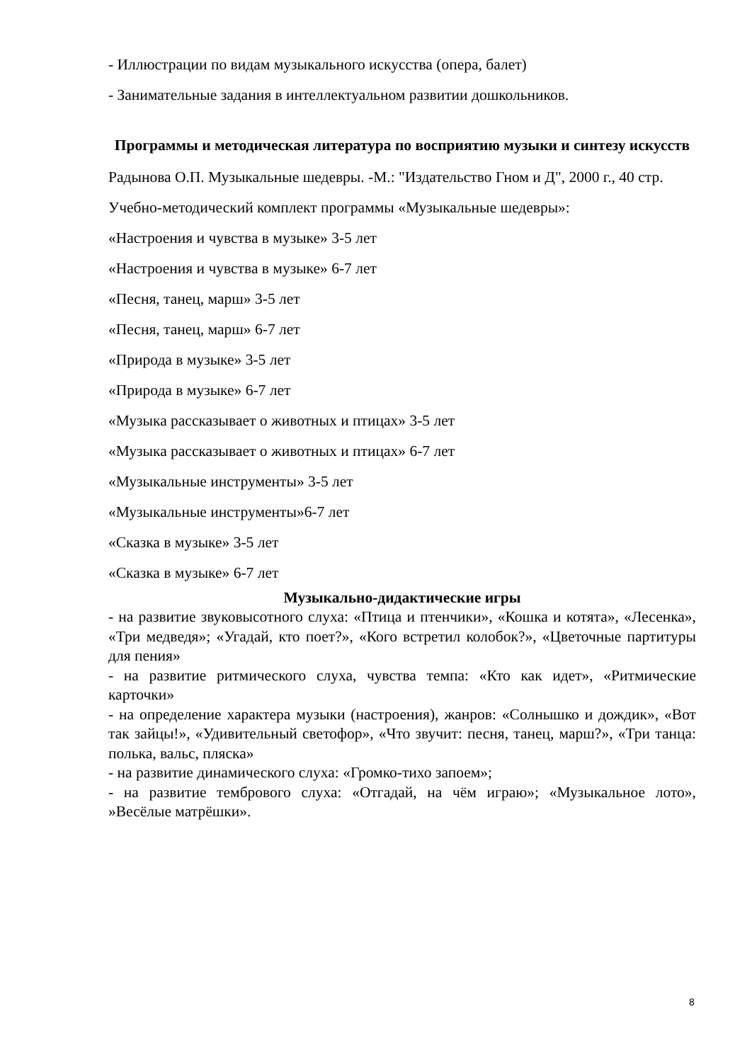- Иллюстрации по видам музыкального искусства (опера, балет)
- Занимательные задания в интеллектуальном развитии дошкольников.
Программы и методическая литература по восприятию музыки и синтезу искусств
Радынова О.П. Музыкальные шедевры. -М.: "Издательство Гном и Д", 2000 г., 40 стр.
Учебно-методический комплект программы «Музыкальные шедевры»:
«Настроения и чувства в музыке» 3-5 лет
«Настроения и чувства в музыке» 6-7 лет
«Песня, танец, марш» 3-5 лет
«Песня, танец, марш» 6-7 лет
«Природа в музыке» 3-5 лет
«Природа в музыке» 6-7 лет
«Музыка рассказывает о животных и птицах» 3-5 лет
«Музыка рассказывает о животных и птицах» 6-7 лет
«Музыкальные инструменты» 3-5 лет
«Музыкальные инструменты»6-7 лет
«Сказка в музыке» 3-5 лет
«Сказка в музыке» 6-7 лет
Музыкально-дидактические игры
- на развитие звуковысотного слуха: «Птица и птенчики», «Кошка и котята», «Лесенка», «Три медведя»; «Угадай, кто поет?», «Кого встретил колобок?», «Цветочные партитуры для пения»
- на развитие ритмического слуха, чувства темпа: «Кто как идет», «Ритмические карточки»
- на определение характера музыки (настроения), жанров: «Солнышко и дождик», «Вот так зайцы!», «Удивительный светофор», «Что звучит: песня, танец, марш?», «Три танца: полька, вальс, пляска»
- на развитие динамического слуха: «Громко-тихо запоем»;
- на развитие тембрового слуха: «Отгадай, на чём играю»; «Музыкальное лото», »Весёлые матрёшки».
8